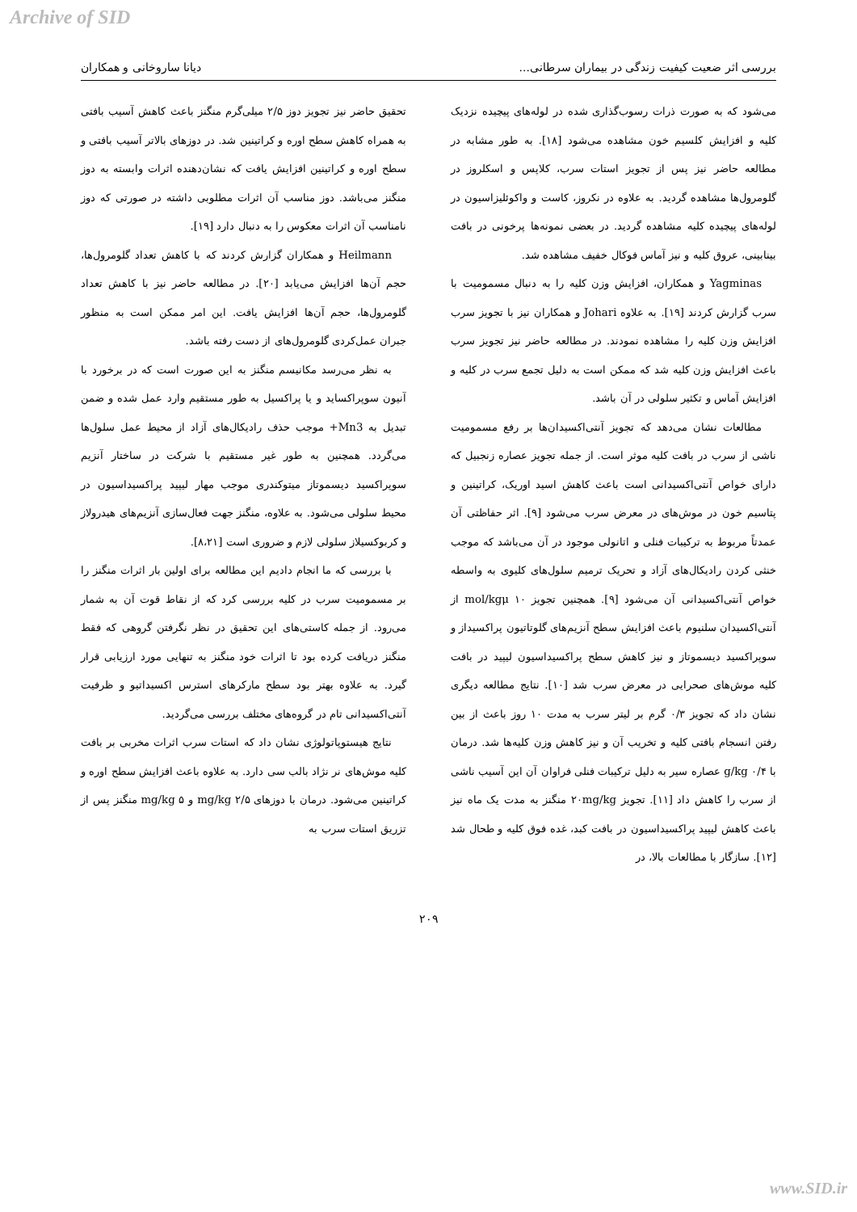Archive of SID
بررسی اثر ضعیت کیفیت زندگی در بیماران سرطانی... دیانا ساروخانی و همکاران
می‌شود که به صورت ذرات رسوب‌گذاری شده در لوله‌های پیچیده نزدیک کلیه و افزایش کلسیم خون مشاهده می‌شود [۱۸]. به طور مشابه در مطالعه حاضر نیز پس از تجویز استات سرب، کلاپس و اسکلروز در گلومرول‌ها مشاهده گردید. به علاوه در نکروز، کاست و واکوئلیزاسیون در لوله‌های پیچیده کلیه مشاهده گردید. در بعضی نمونه‌ها پرخونی در بافت بینابینی، عروق کلیه و نیز آماس فوکال خفیف مشاهده شد.
Yagminas و همکاران، افزایش وزن کلیه را به دنبال مسمومیت با سرب گزارش کردند [۱۹]. به علاوه Johari و همکاران نیز با تجویز سرب افزایش وزن کلیه را مشاهده نمودند. در مطالعه حاضر نیز تجویز سرب باعث افزایش وزن کلیه شد که ممکن است به دلیل تجمع سرب در کلیه و افزایش آماس و تکثیر سلولی در آن باشد.
مطالعات نشان می‌دهد که تجویز آنتی‌اکسیدان‌ها بر رفع مسمومیت ناشی از سرب در بافت کلیه موثر است. از جمله تجویز عصاره زنجبیل که دارای خواص آنتی‌اکسیدانی است باعث کاهش اسید اوریک، کراتینین و پتاسیم خون در موش‌های در معرض سرب می‌شود [۹]. اثر حفاظتی آن عمدتاً مربوط به ترکیبات فنلی و اتانولی موجود در آن می‌باشد که موجب خنثی کردن رادیکال‌های آزاد و تحریک ترمیم سلول‌های کلیوی به واسطه خواص آنتی‌اکسیدانی آن می‌شود [۹]. همچنین تجویز ۱۰ mol/kgμ از آنتی‌اکسیدان سلنیوم باعث افزایش سطح آنزیم‌های گلوتاتیون پراکسیداز و سوپراکسید دیسموتاز و نیز کاهش سطح پراکسیداسیون لیپید در بافت کلیه موش‌های صحرایی در معرض سرب شد [۱۰]. نتایج مطالعه دیگری نشان داد که تجویز ۰/۳ گرم بر لیتر سرب به مدت ۱۰ روز باعث از بین رفتن انسجام بافتی کلیه و تخریب آن و نیز کاهش وزن کلیه‌ها شد. درمان با ۰/۴ g/kg عصاره سیر به دلیل ترکیبات فنلی فراوان آن این آسیب ناشی از سرب را کاهش داد [۱۱]. تجویز ۲۰mg/kg منگنز به مدت یک ماه نیز باعث کاهش لیپید پراکسیداسیون در بافت کبد، غده فوق کلیه و طحال شد [۱۲]. سازگار با مطالعات بالا، در
تحقیق حاضر نیز تجویز دوز ۲/۵ میلی‌گرم منگنز باعث کاهش آسیب بافتی به همراه کاهش سطح اوره و کراتینین شد. در دوزهای بالاتر آسیب بافتی و سطح اوره و کراتینین افزایش یافت که نشان‌دهنده اثرات وابسته به دوز منگنز می‌باشد. دوز مناسب آن اثرات مطلوبی داشته در صورتی که دوز نامناسب آن اثرات معکوس را به دنبال دارد [۱۹].
Heilmann و همکاران گزارش کردند که با کاهش تعداد گلومرول‌ها، حجم آن‌ها افزایش می‌یابد [۲۰]. در مطالعه حاضر نیز با کاهش تعداد گلومرول‌ها، حجم آن‌ها افزایش یافت. این امر ممکن است به منظور جبران عمل‌کردی گلومرول‌های از دست رفته باشد.
به نظر می‌رسد مکانیسم منگنز به این صورت است که در برخورد با آنیون سوپراکساید و یا پراکسیل به طور مستقیم وارد عمل شده و ضمن تبدیل به Mn3+ موجب حذف رادیکال‌های آزاد از محیط عمل سلول‌ها می‌گردد. همچنین به طور غیر مستقیم با شرکت در ساختار آنزیم سوپراکسید دیسموتاز میتوکندری موجب مهار لیپید پراکسیداسیون در محیط سلولی می‌شود. به علاوه، منگنز جهت فعال‌سازی آنزیم‌های هیدرولاز و کربوکسیلاز سلولی لازم و ضروری است [۸،۲۱].
با بررسی که ما انجام دادیم این مطالعه برای اولین بار اثرات منگنز را بر مسمومیت سرب در کلیه بررسی کرد که از نقاط قوت آن به شمار می‌رود. از جمله کاستی‌های این تحقیق در نظر نگرفتن گروهی که فقط منگنز دریافت کرده بود تا اثرات خود منگنز به تنهایی مورد ارزیابی قرار گیرد. به علاوه بهتر بود سطح مارکرهای استرس اکسیداتیو و ظرفیت آنتی‌اکسیدانی تام در گروه‌های مختلف بررسی می‌گردید.
نتایج هیستوپاتولوژی نشان داد که استات سرب اثرات مخربی بر بافت کلیه موش‌های نر نژاد بالب سی دارد. به علاوه باعث افزایش سطح اوره و کراتینین می‌شود. درمان با دوزهای ۲/۵ mg/kg و ۵ mg/kg منگنز پس از تزریق استات سرب به
۲۰۹
www.SID.ir